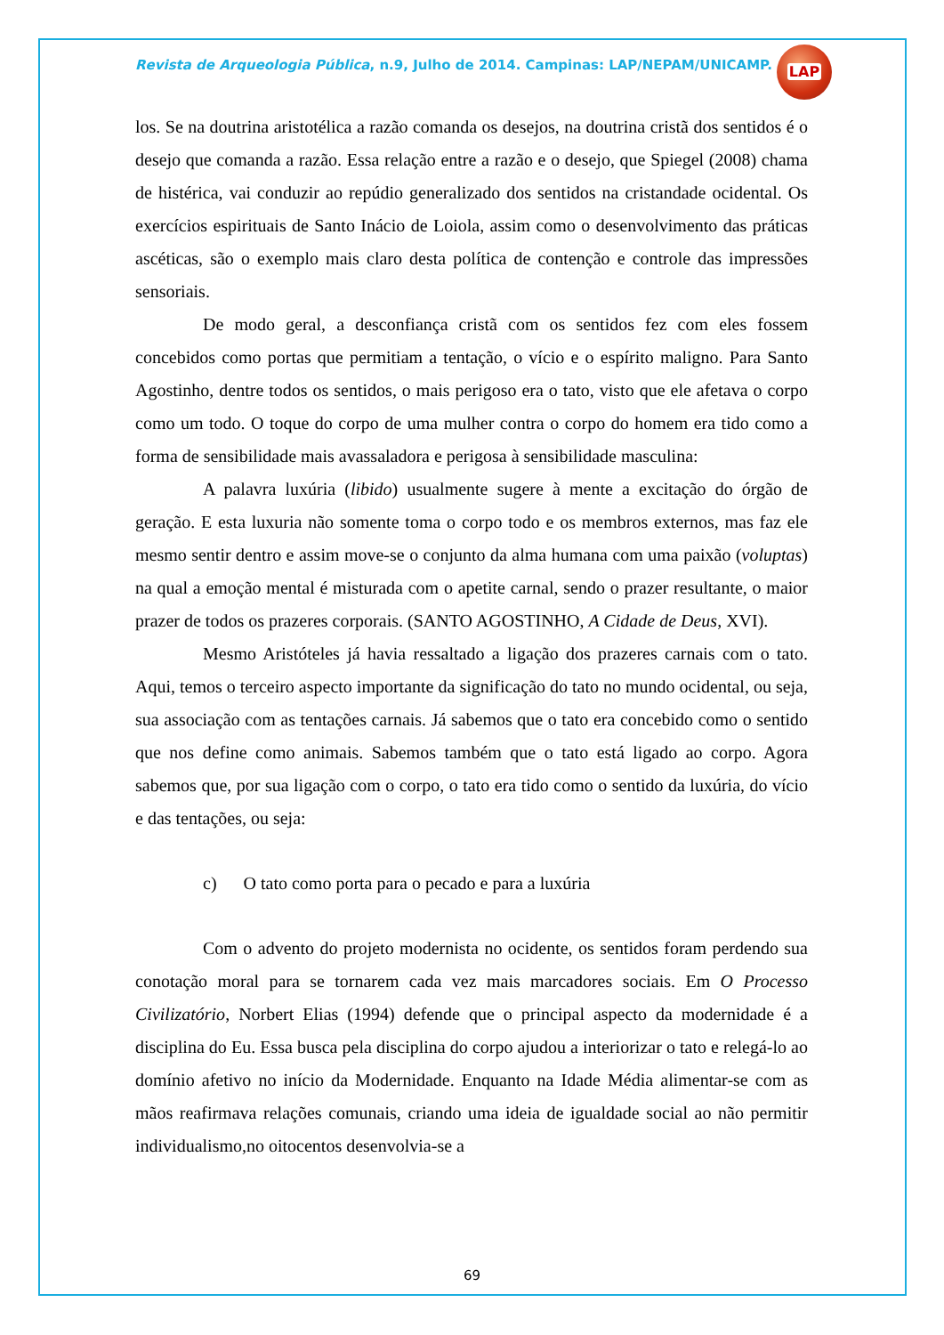Revista de Arqueologia Pública, n.9, Julho de 2014. Campinas: LAP/NEPAM/UNICAMP.
LAP
los. Se na doutrina aristotélica a razão comanda os desejos, na doutrina cristã dos sentidos é o desejo que comanda a razão. Essa relação entre a razão e o desejo, que Spiegel (2008) chama de histérica, vai conduzir ao repúdio generalizado dos sentidos na cristandade ocidental. Os exercícios espirituais de Santo Inácio de Loiola, assim como o desenvolvimento das práticas ascéticas, são o exemplo mais claro desta política de contenção e controle das impressões sensoriais.
De modo geral, a desconfiança cristã com os sentidos fez com eles fossem concebidos como portas que permitiam a tentação, o vício e o espírito maligno. Para Santo Agostinho, dentre todos os sentidos, o mais perigoso era o tato, visto que ele afetava o corpo como um todo. O toque do corpo de uma mulher contra o corpo do homem era tido como a forma de sensibilidade mais avassaladora e perigosa à sensibilidade masculina:
A palavra luxúria (libido) usualmente sugere à mente a excitação do órgão de geração. E esta luxuria não somente toma o corpo todo e os membros externos, mas faz ele mesmo sentir dentro e assim move-se o conjunto da alma humana com uma paixão (voluptas) na qual a emoção mental é misturada com o apetite carnal, sendo o prazer resultante, o maior prazer de todos os prazeres corporais. (SANTO AGOSTINHO, A Cidade de Deus, XVI).
Mesmo Aristóteles já havia ressaltado a ligação dos prazeres carnais com o tato. Aqui, temos o terceiro aspecto importante da significação do tato no mundo ocidental, ou seja, sua associação com as tentações carnais. Já sabemos que o tato era concebido como o sentido que nos define como animais. Sabemos também que o tato está ligado ao corpo. Agora sabemos que, por sua ligação com o corpo, o tato era tido como o sentido da luxúria, do vício e das tentações, ou seja:
c) O tato como porta para o pecado e para a luxúria
Com o advento do projeto modernista no ocidente, os sentidos foram perdendo sua conotação moral para se tornarem cada vez mais marcadores sociais. Em O Processo Civilizatório, Norbert Elias (1994) defende que o principal aspecto da modernidade é a disciplina do Eu. Essa busca pela disciplina do corpo ajudou a interiorizar o tato e relegá-lo ao domínio afetivo no início da Modernidade. Enquanto na Idade Média alimentar-se com as mãos reafirmava relações comunais, criando uma ideia de igualdade social ao não permitir individualismo,no oitocentos desenvolvia-se a
69